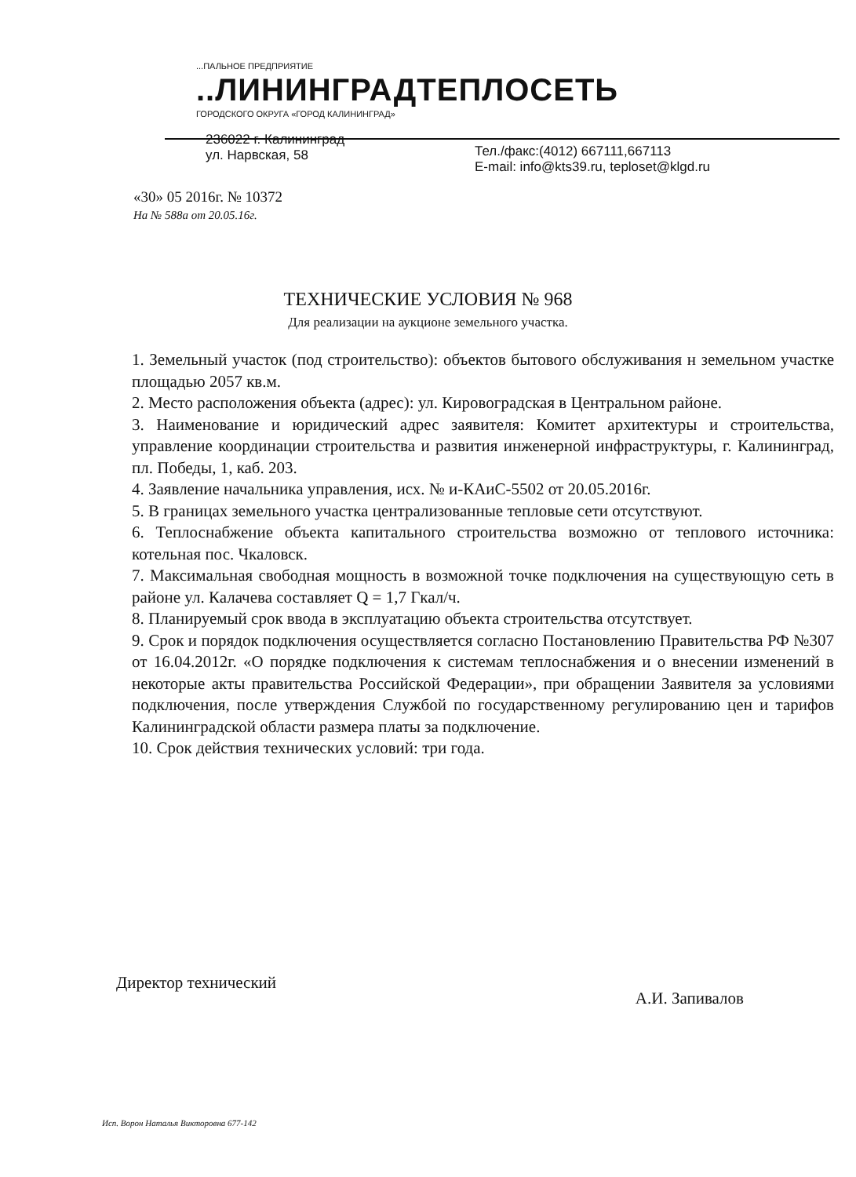...ПАЛЬНОЕ ПРЕДПРИЯТИЕ
..ЛИНИНГРАДТЕПЛОСЕТЬ
ГОРОДСКОГО ОКРУГА «ГОРОД КАЛИНИНГРАД»
236022 г. Калининград
ул. Нарвская, 58
Тел./факс:(4012) 667111,667113
E-mail: info@kts39.ru, teploset@klgd.ru
«30» 05 2016г. № 10372
На № 588а от 20.05.16г.
ТЕХНИЧЕСКИЕ УСЛОВИЯ № 968
Для реализации на аукционе земельного участка.
1. Земельный участок (под строительство): объектов бытового обслуживания н земельном участке площадью 2057 кв.м.
2. Место расположения объекта (адрес): ул. Кировоградская в Центральном районе.
3. Наименование и юридический адрес заявителя: Комитет архитектуры и строительства, управление координации строительства и развития инженерной инфраструктуры, г. Калининград, пл. Победы, 1, каб. 203.
4. Заявление начальника управления, исх. № и-КАиС-5502 от 20.05.2016г.
5. В границах земельного участка централизованные тепловые сети отсутствуют.
6. Теплоснабжение объекта капитального строительства возможно от теплового источника: котельная пос. Чкаловск.
7. Максимальная свободная мощность в возможной точке подключения на существующую сеть в районе ул. Калачева составляет Q = 1,7 Гкал/ч.
8. Планируемый срок ввода в эксплуатацию объекта строительства отсутствует.
9. Срок и порядок подключения осуществляется согласно Постановлению Правительства РФ №307 от 16.04.2012г. «О порядке подключения к системам теплоснабжения и о внесении изменений в некоторые акты правительства Российской Федерации», при обращении Заявителя за условиями подключения, после утверждения Службой по государственному регулированию цен и тарифов Калининградской области размера платы за подключение.
10. Срок действия технических условий: три года.
Директор технический А.И. Запивалов
Исп. Ворон Наталья Викторовна 677-142